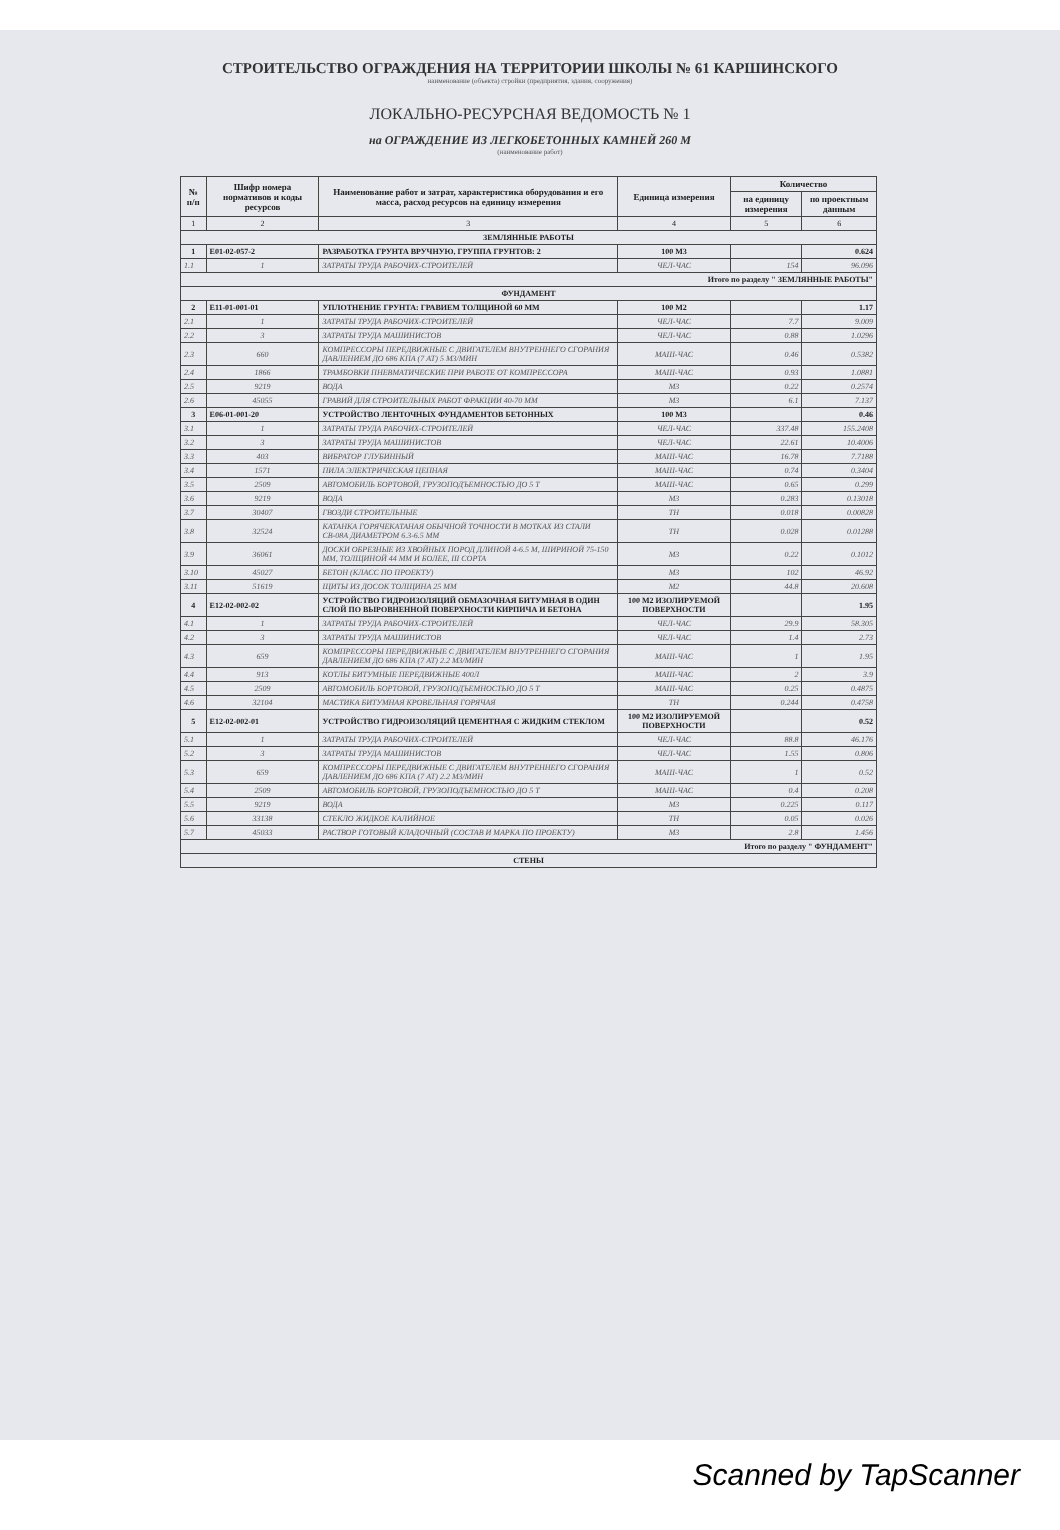СТРОИТЕЛЬСТВО ОГРАЖДЕНИЯ НА ТЕРРИТОРИИ ШКОЛЫ № 61 КАРШИНСКОГО
наименование (объекта) стройки (предприятия, здания, сооружения)
ЛОКАЛЬНО-РЕСУРСНАЯ ВЕДОМОСТЬ № 1
на ОГРАЖДЕНИЕ ИЗ ЛЕГКОБЕТОННЫХ КАМНЕЙ 260 М
(наименование работ)
| № п/п | Шифр номера нормативов и коды ресурсов | Наименование работ и затрат, характеристика оборудования и его масса, расход ресурсов на единицу измерения | Единица измерения | Количество | |
| --- | --- | --- | --- | --- | --- |
| | | | | на единицу измерения | по проектным данным |
| 1 | 2 | 3 | 4 | 5 | 6 |
| ЗЕМЛЯННЫЕ РАБОТЫ | | | | | |
| 1 | Е01-02-057-2 | РАЗРАБОТКА ГРУНТА ВРУЧНУЮ, ГРУППА ГРУНТОВ: 2 | 100 М3 | | 0.624 |
| 1.1 | 1 | ЗАТРАТЫ ТРУДА РАБОЧИХ-СТРОИТЕЛЕЙ | ЧЕЛ-ЧАС | 154 | 96.096 |
| Итого по разделу " ЗЕМЛЯННЫЕ РАБОТЫ" | | | | | |
| ФУНДАМЕНТ | | | | | |
| 2 | Е11-01-001-01 | УПЛОТНЕНИЕ ГРУНТА: ГРАВИЕМ ТОЛЩИНОЙ 60 ММ | 100 М2 | | 1.17 |
| 2.1 | 1 | ЗАТРАТЫ ТРУДА РАБОЧИХ-СТРОИТЕЛЕЙ | ЧЕЛ-ЧАС | 7.7 | 9.009 |
| 2.2 | 3 | ЗАТРАТЫ ТРУДА МАШИНИСТОВ | ЧЕЛ-ЧАС | 0.88 | 1.0296 |
| 2.3 | 660 | КОМПРЕССОРЫ ПЕРЕДВИЖНЫЕ С ДВИГАТЕЛЕМ ВНУТРЕННЕГО СГОРАНИЯ ДАВЛЕНИЕМ ДО 686 КПА (7 АТ) 5 М3/МИН | МАШ-ЧАС | 0.46 | 0.5382 |
| 2.4 | 1866 | ТРАМБОВКИ ПНЕВМАТИЧЕСКИЕ ПРИ РАБОТЕ ОТ КОМПРЕССОРА | МАШ-ЧАС | 0.93 | 1.0881 |
| 2.5 | 9219 | ВОДА | М3 | 0.22 | 0.2574 |
| 2.6 | 45055 | ГРАВИЙ ДЛЯ СТРОИТЕЛЬНЫХ РАБОТ ФРАКЦИИ 40-70 ММ | М3 | 6.1 | 7.137 |
| 3 | Е06-01-001-20 | УСТРОЙСТВО ЛЕНТОЧНЫХ ФУНДАМЕНТОВ БЕТОННЫХ | 100 М3 | | 0.46 |
| 3.1 | 1 | ЗАТРАТЫ ТРУДА РАБОЧИХ-СТРОИТЕЛЕЙ | ЧЕЛ-ЧАС | 337.48 | 155.2408 |
| 3.2 | 3 | ЗАТРАТЫ ТРУДА МАШИНИСТОВ | ЧЕЛ-ЧАС | 22.61 | 10.4006 |
| 3.3 | 403 | ВИБРАТОР ГЛУБИННЫЙ | МАШ-ЧАС | 16.78 | 7.7188 |
| 3.4 | 1571 | ПИЛА ЭЛЕКТРИЧЕСКАЯ ЦЕПНАЯ | МАШ-ЧАС | 0.74 | 0.3404 |
| 3.5 | 2509 | АВТОМОБИЛЬ БОРТОВОЙ, ГРУЗОПОДЪЕМНОСТЬЮ ДО 5 Т | МАШ-ЧАС | 0.65 | 0.299 |
| 3.6 | 9219 | ВОДА | М3 | 0.283 | 0.13018 |
| 3.7 | 30407 | ГВОЗДИ СТРОИТЕЛЬНЫЕ | ТН | 0.018 | 0.00828 |
| 3.8 | 32524 | КАТАНКА ГОРЯЧЕКАТАНАЯ ОБЫЧНОЙ ТОЧНОСТИ В МОТКАХ ИЗ СТАЛИ СВ-08А ДИАМЕТРОМ 6.3-6.5 ММ | ТН | 0.028 | 0.01288 |
| 3.9 | 36061 | ДОСКИ ОБРЕЗНЫЕ ИЗ ХВОЙНЫХ ПОРОД ДЛИНОЙ 4-6.5 М, ШИРИНОЙ 75-150 ММ, ТОЛЩИНОЙ 44 ММ И БОЛЕЕ, III СОРТА | М3 | 0.22 | 0.1012 |
| 3.10 | 45027 | БЕТОН (КЛАСС ПО ПРОЕКТУ) | М3 | 102 | 46.92 |
| 3.11 | 51619 | ЩИТЫ ИЗ ДОСОК ТОЛЩИНА 25 ММ | М2 | 44.8 | 20.608 |
| 4 | Е12-02-002-02 | УСТРОЙСТВО ГИДРОИЗОЛЯЦИЙ ОБМАЗОЧНАЯ БИТУМНАЯ В ОДИН СЛОЙ ПО ВЫРОВНЕННОЙ ПОВЕРХНОСТИ КИРПИЧА И БЕТОНА | 100 М2 ИЗОЛИРУЕМОЙ ПОВЕРХНОСТИ | | 1.95 |
| 4.1 | 1 | ЗАТРАТЫ ТРУДА РАБОЧИХ-СТРОИТЕЛЕЙ | ЧЕЛ-ЧАС | 29.9 | 58.305 |
| 4.2 | 3 | ЗАТРАТЫ ТРУДА МАШИНИСТОВ | ЧЕЛ-ЧАС | 1.4 | 2.73 |
| 4.3 | 659 | КОМПРЕССОРЫ ПЕРЕДВИЖНЫЕ С ДВИГАТЕЛЕМ ВНУТРЕННЕГО СГОРАНИЯ ДАВЛЕНИЕМ ДО 686 КПА (7 АТ) 2.2 М3/МИН | МАШ-ЧАС | 1 | 1.95 |
| 4.4 | 913 | КОТЛЫ БИТУМНЫЕ ПЕРЕДВИЖНЫЕ 400Л | МАШ-ЧАС | 2 | 3.9 |
| 4.5 | 2509 | АВТОМОБИЛЬ БОРТОВОЙ, ГРУЗОПОДЪЕМНОСТЬЮ ДО 5 Т | МАШ-ЧАС | 0.25 | 0.4875 |
| 4.6 | 32104 | МАСТИКА БИТУМНАЯ КРОВЕЛЬНАЯ ГОРЯЧАЯ | ТН | 0.244 | 0.4758 |
| 5 | Е12-02-002-01 | УСТРОЙСТВО ГИДРОИЗОЛЯЦИЙ ЦЕМЕНТНАЯ С ЖИДКИМ СТЕКЛОМ | 100 М2 ИЗОЛИРУЕМОЙ ПОВЕРХНОСТИ | | 0.52 |
| 5.1 | 1 | ЗАТРАТЫ ТРУДА РАБОЧИХ-СТРОИТЕЛЕЙ | ЧЕЛ-ЧАС | 88.8 | 46.176 |
| 5.2 | 3 | ЗАТРАТЫ ТРУДА МАШИНИСТОВ | ЧЕЛ-ЧАС | 1.55 | 0.806 |
| 5.3 | 659 | КОМПРЕССОРЫ ПЕРЕДВИЖНЫЕ С ДВИГАТЕЛЕМ ВНУТРЕННЕГО СГОРАНИЯ ДАВЛЕНИЕМ ДО 686 КПА (7 АТ) 2.2 М3/МИН | МАШ-ЧАС | 1 | 0.52 |
| 5.4 | 2509 | АВТОМОБИЛЬ БОРТОВОЙ, ГРУЗОПОДЪЕМНОСТЬЮ ДО 5 Т | МАШ-ЧАС | 0.4 | 0.208 |
| 5.5 | 9219 | ВОДА | М3 | 0.225 | 0.117 |
| 5.6 | 33138 | СТЕКЛО ЖИДКОЕ КАЛИЙНОЕ | ТН | 0.05 | 0.026 |
| 5.7 | 45033 | РАСТВОР ГОТОВЫЙ КЛАДОЧНЫЙ (СОСТАВ И МАРКА ПО ПРОЕКТУ) | М3 | 2.8 | 1.456 |
| Итого по разделу " ФУНДАМЕНТ" | | | | | |
| СТЕНЫ | | | | | |
Scanned by TapScanner